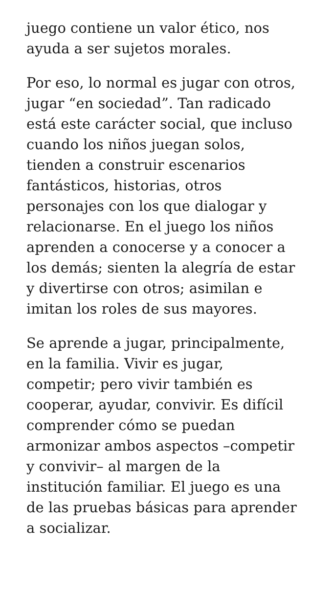juego contiene un valor ético, nos
ayuda a ser sujetos morales.
Por eso, lo normal es jugar con otros,
jugar “en sociedad”. Tan radicado
está este carácter social, que incluso
cuando los niños juegan solos,
tienden a construir escenarios
fantásticos, historias, otros
personajes con los que dialogar y
relacionarse. En el juego los niños
aprenden a conocerse y a conocer a
los demás; sienten la alegría de estar
y divertirse con otros; asimilan e
imitan los roles de sus mayores.
Se aprende a jugar, principalmente,
en la familia. Vivir es jugar,
competir; pero vivir también es
cooperar, ayudar, convivir. Es difícil
comprender cómo se puedan
armonizar ambos aspectos –competir
y convivir– al margen de la
institución familiar. El juego es una
de las pruebas básicas para aprender
a socializar.